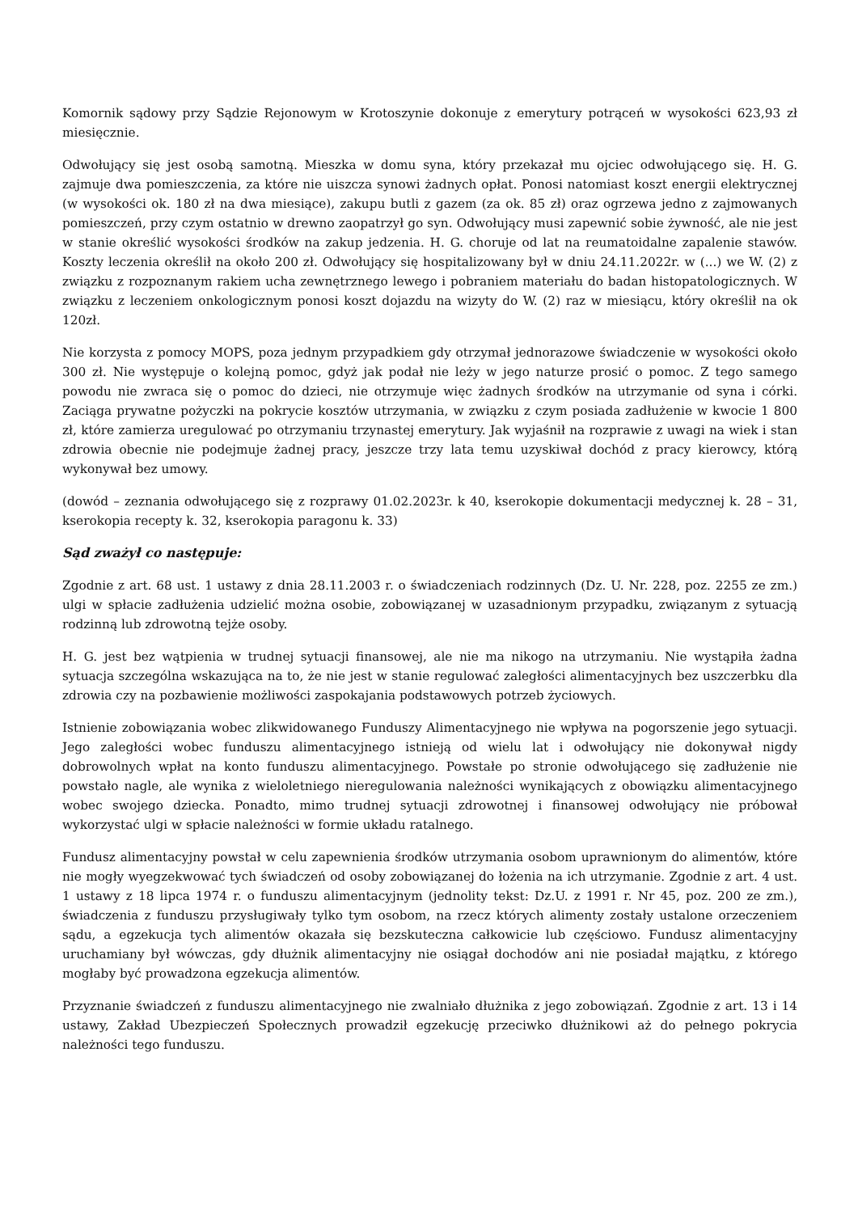Komornik sądowy przy Sądzie Rejonowym w Krotoszynie dokonuje z emerytury potrąceń w wysokości 623,93 zł miesięcznie.
Odwołujący się jest osobą samotną. Mieszka w domu syna, który przekazał mu ojciec odwołującego się. H. G. zajmuje dwa pomieszczenia, za które nie uiszcza synowi żadnych opłat. Ponosi natomiast koszt energii elektrycznej (w wysokości ok. 180 zł na dwa miesiące), zakupu butli z gazem (za ok. 85 zł) oraz ogrzewa jedno z zajmowanych pomieszczeń, przy czym ostatnio w drewno zaopatrzył go syn. Odwołujący musi zapewnić sobie żywność, ale nie jest w stanie określić wysokości środków na zakup jedzenia. H. G. choruje od lat na reumatoidalne zapalenie stawów. Koszty leczenia określił na około 200 zł. Odwołujący się hospitalizowany był w dniu 24.11.2022r. w (...) we W. (2) z związku z rozpoznanym rakiem ucha zewnętrznego lewego i pobraniem materiału do badan histopatologicznych. W związku z leczeniem onkologicznym ponosi koszt dojazdu na wizyty do W. (2) raz w miesiącu, który określił na ok 120zł.
Nie korzysta z pomocy MOPS, poza jednym przypadkiem gdy otrzymał jednorazowe świadczenie w wysokości około 300 zł. Nie występuje o kolejną pomoc, gdyż jak podał nie leży w jego naturze prosić o pomoc. Z tego samego powodu nie zwraca się o pomoc do dzieci, nie otrzymuje więc żadnych środków na utrzymanie od syna i córki. Zaciąga prywatne pożyczki na pokrycie kosztów utrzymania, w związku z czym posiada zadłużenie w kwocie 1 800 zł, które zamierza uregulować po otrzymaniu trzynastej emerytury. Jak wyjaśnił na rozprawie z uwagi na wiek i stan zdrowia obecnie nie podejmuje żadnej pracy, jeszcze trzy lata temu uzyskiwał dochód z pracy kierowcy, którą wykonywał bez umowy.
(dowód – zeznania odwołującego się z rozprawy 01.02.2023r. k 40, kserokopie dokumentacji medycznej k. 28 – 31, kserokopia recepty k. 32, kserokopia paragonu k. 33)
Sąd zważył co następuje:
Zgodnie z art. 68 ust. 1 ustawy z dnia 28.11.2003 r. o świadczeniach rodzinnych (Dz. U. Nr. 228, poz. 2255 ze zm.) ulgi w spłacie zadłużenia udzielić można osobie, zobowiązanej w uzasadnionym przypadku, związanym z sytuacją rodzinną lub zdrowotną tejże osoby.
H. G. jest bez wątpienia w trudnej sytuacji finansowej, ale nie ma nikogo na utrzymaniu. Nie wystąpiła żadna sytuacja szczególna wskazująca na to, że nie jest w stanie regulować zaległości alimentacyjnych bez uszczerbku dla zdrowia czy na pozbawienie możliwości zaspokajania podstawowych potrzeb życiowych.
Istnienie zobowiązania wobec zlikwidowanego Funduszy Alimentacyjnego nie wpływa na pogorszenie jego sytuacji. Jego zaległości wobec funduszu alimentacyjnego istnieją od wielu lat i odwołujący nie dokonywał nigdy dobrowolnych wpłat na konto funduszu alimentacyjnego. Powstałe po stronie odwołującego się zadłużenie nie powstało nagle, ale wynika z wieloletniego nieregulowania należności wynikających z obowiązku alimentacyjnego wobec swojego dziecka. Ponadto, mimo trudnej sytuacji zdrowotnej i finansowej odwołujący nie próbował wykorzystać ulgi w spłacie należności w formie układu ratalnego.
Fundusz alimentacyjny powstał w celu zapewnienia środków utrzymania osobom uprawnionym do alimentów, które nie mogły wyegzekwować tych świadczeń od osoby zobowiązanej do łożenia na ich utrzymanie. Zgodnie z art. 4 ust. 1 ustawy z 18 lipca 1974 r. o funduszu alimentacyjnym (jednolity tekst: Dz.U. z 1991 r. Nr 45, poz. 200 ze zm.), świadczenia z funduszu przysługiwały tylko tym osobom, na rzecz których alimenty zostały ustalone orzeczeniem sądu, a egzekucja tych alimentów okazała się bezskuteczna całkowicie lub częściowo. Fundusz alimentacyjny uruchamiany był wówczas, gdy dłużnik alimentacyjny nie osiągał dochodów ani nie posiadał majątku, z którego mogłaby być prowadzona egzekucja alimentów.
Przyznanie świadczeń z funduszu alimentacyjnego nie zwalniało dłużnika z jego zobowiązań. Zgodnie z art. 13 i 14 ustawy, Zakład Ubezpieczeń Społecznych prowadził egzekucję przeciwko dłużnikowi aż do pełnego pokrycia należności tego funduszu.